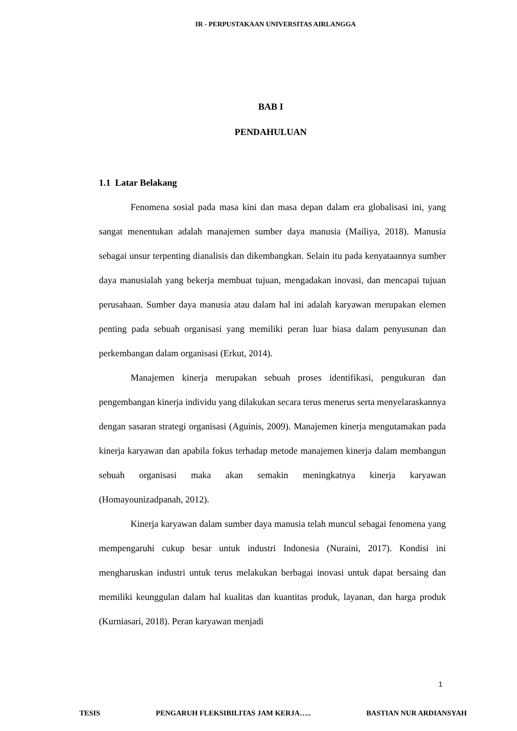IR - PERPUSTAKAAN UNIVERSITAS AIRLANGGA
BAB I
PENDAHULUAN
1.1 Latar Belakang
Fenomena sosial pada masa kini dan masa depan dalam era globalisasi ini, yang sangat menentukan adalah manajemen sumber daya manusia (Mailiya, 2018). Manusia sebagai unsur terpenting dianalisis dan dikembangkan. Selain itu pada kenyataannya sumber daya manusialah yang bekerja membuat tujuan, mengadakan inovasi, dan mencapai tujuan perusahaan. Sumber daya manusia atau dalam hal ini adalah karyawan merupakan elemen penting pada sebuah organisasi yang memiliki peran luar biasa dalam penyusunan dan perkembangan dalam organisasi (Erkut, 2014).
Manajemen kinerja merupakan sebuah proses identifikasi, pengukuran dan pengembangan kinerja individu yang dilakukan secara terus menerus serta menyelaraskannya dengan sasaran strategi organisasi (Aguinis, 2009). Manajemen kinerja mengutamakan pada kinerja karyawan dan apabila fokus terhadap metode manajemen kinerja dalam membangun sebuah organisasi maka akan semakin meningkatnya kinerja karyawan (Homayounizadpanah, 2012).
Kinerja karyawan dalam sumber daya manusia telah muncul sebagai fenomena yang mempengaruhi cukup besar untuk industri Indonesia (Nuraini, 2017). Kondisi ini mengharuskan industri untuk terus melakukan berbagai inovasi untuk dapat bersaing dan memiliki keunggulan dalam hal kualitas dan kuantitas produk, layanan, dan harga produk (Kurniasari, 2018). Peran karyawan menjadi
1
TESIS PENGARUH FLEKSIBILITAS JAM KERJA….. BASTIAN NUR ARDIANSYAH